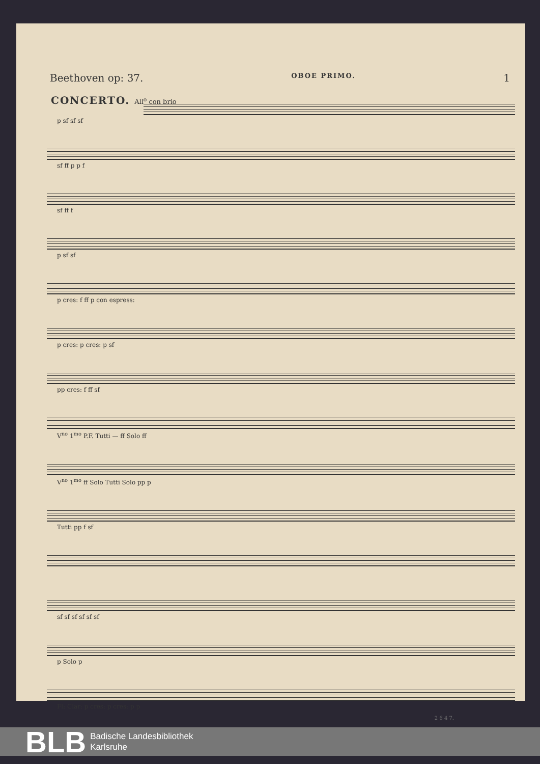Beethoven op: 37. OBOE PRIMO. 1
CONCERTO. All<sup>o</sup> con brio
p sf sf sf
sf ff p p f
sf ff f
p sf sf
p cres: f ff p con espress:
p cres: p cres: p sf
pp cres: f ff sf
V<sup>no</sup> 1<sup>mo</sup> P.F. Tutti — ff Solo ff
V<sup>no</sup> 1<sup>mo</sup> ff Solo Tutti Solo pp p
Tutti pp f sf
sf sf sf sf sf sf
p Solo p
Fl: Clar: p cres: p cres: p p
2 6 4 7.
BLB
Badische Landesbibliothek
Karlsruhe